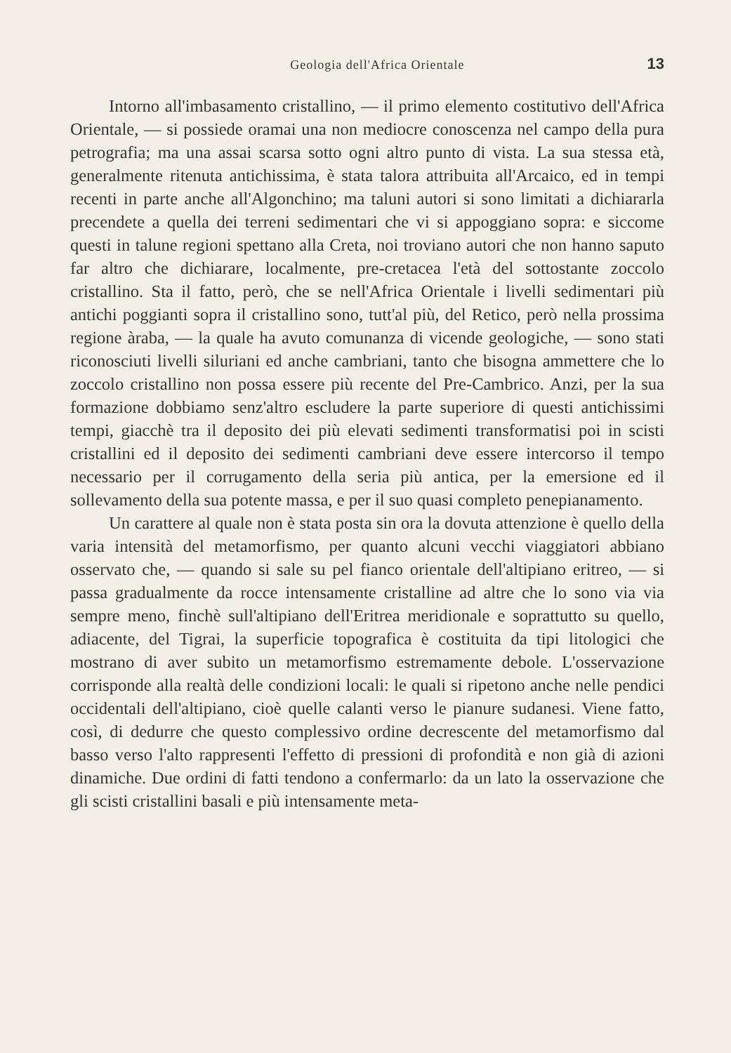Geologia dell'Africa Orientale 13
Intorno all'imbasamento cristallino, — il primo elemento costitutivo dell'Africa Orientale, — si possiede oramai una non mediocre conoscenza nel campo della pura petrografia; ma una assai scarsa sotto ogni altro punto di vista. La sua stessa età, generalmente ritenuta antichissima, è stata talora attribuita all'Arcaico, ed in tempi recenti in parte anche all'Algonchino; ma taluni autori si sono limitati a dichiararla precendete a quella dei terreni sedimentari che vi si appoggiano sopra: e siccome questi in talune regioni spettano alla Creta, noi troviano autori che non hanno saputo far altro che dichiarare, localmente, pre-cretacea l'età del sottostante zoccolo cristallino. Sta il fatto, però, che se nell'Africa Orientale i livelli sedimentari più antichi poggianti sopra il cristallino sono, tutt'al più, del Retico, però nella prossima regione àraba, — la quale ha avuto comunanza di vicende geologiche, — sono stati riconosciuti livelli siluriani ed anche cambriani, tanto che bisogna ammettere che lo zoccolo cristallino non possa essere più recente del Pre-Cambrico. Anzi, per la sua formazione dobbiamo senz'altro escludere la parte superiore di questi antichissimi tempi, giacchè tra il deposito dei più elevati sedimenti transformatisi poi in scisti cristallini ed il deposito dei sedimenti cambriani deve essere intercorso il tempo necessario per il corrugamento della seria più antica, per la emersione ed il sollevamento della sua potente massa, e per il suo quasi completo penepianamento.
Un carattere al quale non è stata posta sin ora la dovuta attenzione è quello della varia intensità del metamorfismo, per quanto alcuni vecchi viaggiatori abbiano osservato che, — quando si sale su pel fianco orientale dell'altipiano eritreo, — si passa gradualmente da rocce intensamente cristalline ad altre che lo sono via via sempre meno, finchè sull'altipiano dell'Eritrea meridionale e soprattutto su quello, adiacente, del Tigrai, la superficie topografica è costituita da tipi litologici che mostrano di aver subito un metamorfismo estremamente debole. L'osservazione corrisponde alla realtà delle condizioni locali: le quali si ripetono anche nelle pendici occidentali dell'altipiano, cioè quelle calanti verso le pianure sudanesi. Viene fatto, così, di dedurre che questo complessivo ordine decrescente del metamorfismo dal basso verso l'alto rappresenti l'effetto di pressioni di profondità e non già di azioni dinamiche. Due ordini di fatti tendono a confermarlo: da un lato la osservazione che gli scisti cristallini basali e più intensamente meta-